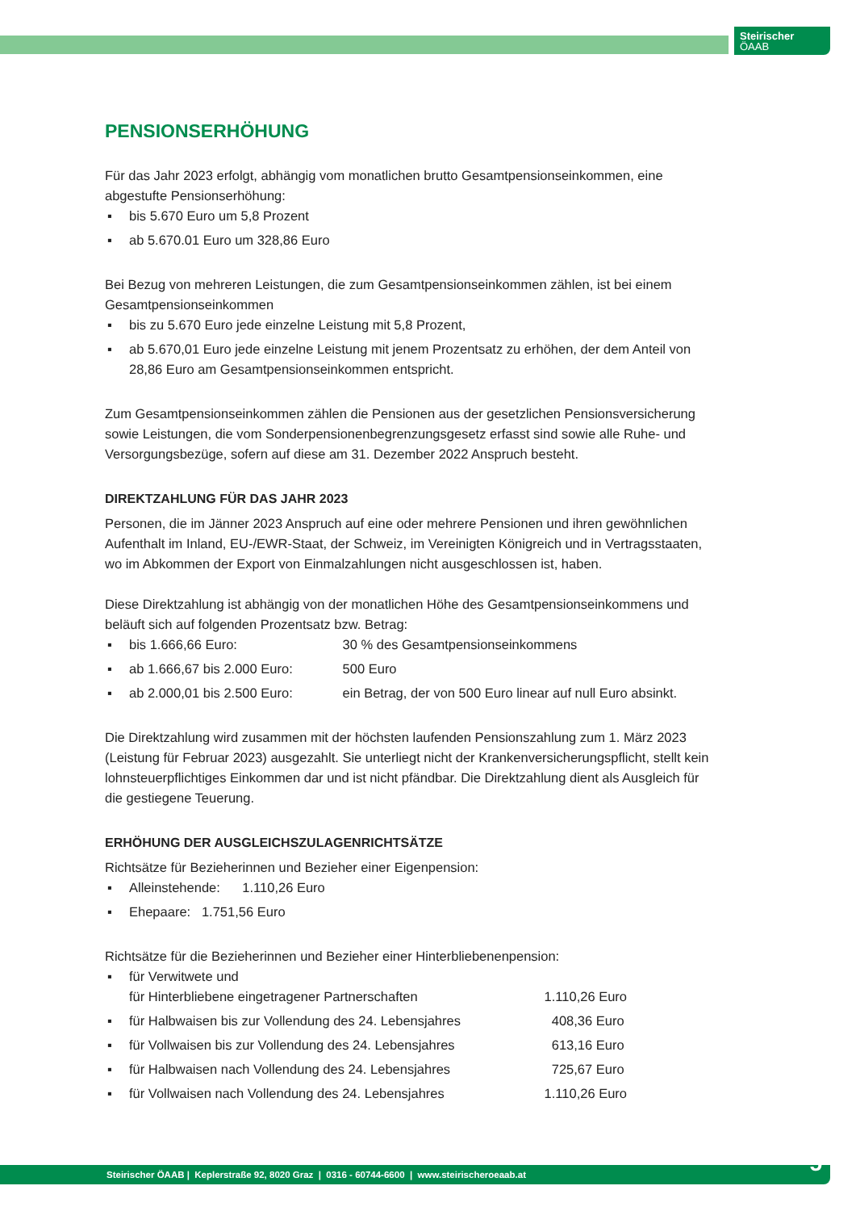Steirischer
ÖAAB
PENSIONSERHÖHUNG
Für das Jahr 2023 erfolgt, abhängig vom monatlichen brutto Gesamtpensionseinkommen, eine abgestufte Pensionserhöhung:
▪ bis 5.670 Euro um 5,8 Prozent
▪ ab 5.670.01 Euro um 328,86 Euro
Bei Bezug von mehreren Leistungen, die zum Gesamtpensionseinkommen zählen, ist bei einem Gesamtpensionseinkommen
▪ bis zu 5.670 Euro jede einzelne Leistung mit 5,8 Prozent,
▪ ab 5.670,01 Euro jede einzelne Leistung mit jenem Prozentsatz zu erhöhen, der dem Anteil von 28,86 Euro am Gesamtpensionseinkommen entspricht.
Zum Gesamtpensionseinkommen zählen die Pensionen aus der gesetzlichen Pensionsversicherung sowie Leistungen, die vom Sonderpensionenbegrenzungsgesetz erfasst sind sowie alle Ruhe- und Versorgungsbezüge, sofern auf diese am 31. Dezember 2022 Anspruch besteht.
DIREKTZAHLUNG FÜR DAS JAHR 2023
Personen, die im Jänner 2023 Anspruch auf eine oder mehrere Pensionen und ihren gewöhnlichen Aufenthalt im Inland, EU-/EWR-Staat, der Schweiz, im Vereinigten Königreich und in Vertragsstaaten, wo im Abkommen der Export von Einmalzahlungen nicht ausgeschlossen ist, haben.
Diese Direktzahlung ist abhängig von der monatlichen Höhe des Gesamtpensionseinkommens und beläuft sich auf folgenden Prozentsatz bzw. Betrag:
▪ bis 1.666,66 Euro: 30 % des Gesamtpensionseinkommens
▪ ab 1.666,67 bis 2.000 Euro: 500 Euro
▪ ab 2.000,01 bis 2.500 Euro: ein Betrag, der von 500 Euro linear auf null Euro absinkt.
Die Direktzahlung wird zusammen mit der höchsten laufenden Pensionszahlung zum 1. März 2023 (Leistung für Februar 2023) ausgezahlt. Sie unterliegt nicht der Krankenversicherungspflicht, stellt kein lohnsteuerpflichtiges Einkommen dar und ist nicht pfändbar. Die Direktzahlung dient als Ausgleich für die gestiegene Teuerung.
ERHÖHUNG DER AUSGLEICHSZULAGENRICHTSÄTZE
Richtsätze für Bezieherinnen und Bezieher einer Eigenpension:
▪ Alleinstehende: 1.110,26 Euro
▪ Ehepaare: 1.751,56 Euro
Richtsätze für die Bezieherinnen und Bezieher einer Hinterbliebenenpension:
▪ für Verwitwete und
für Hinterbliebene eingetragener Partnerschaften 1.110,26 Euro
▪ für Halbwaisen bis zur Vollendung des 24. Lebensjahres 408,36 Euro
▪ für Vollwaisen bis zur Vollendung des 24. Lebensjahres 613,16 Euro
▪ für Halbwaisen nach Vollendung des 24. Lebensjahres 725,67 Euro
▪ für Vollwaisen nach Vollendung des 24. Lebensjahres 1.110,26 Euro
Steirischer ÖAAB | Keplerstraße 92, 8020 Graz | 0316 - 60744-6600 | www.steirischeroeaab.at 5